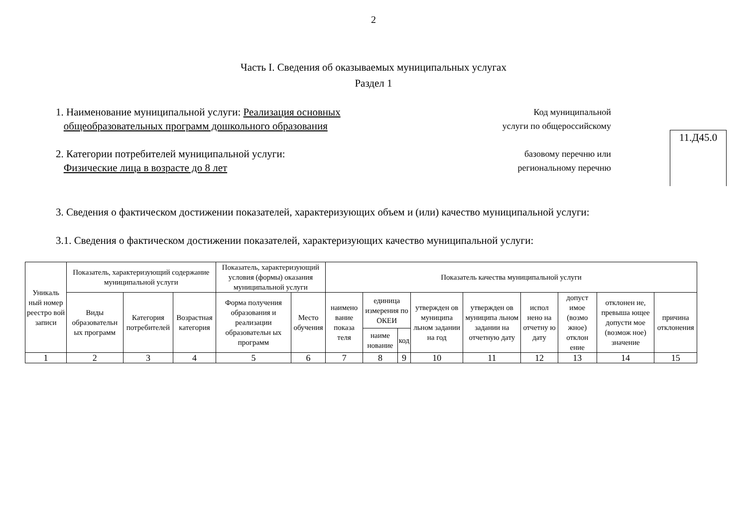2
Часть I. Сведения об оказываемых муниципальных услугах
Раздел 1
1. Наименование муниципальной услуги: Реализация основных
общеобразовательных программ дошкольного образования
2. Категории потребителей муниципальной услуги:
Физические лица в возрасте до 8 лет
Код муниципальной
услуги по общероссийскому
базовому перечню или
региональному перечню
11.Д45.0
3. Сведения о фактическом достижении показателей, характеризующих объем и (или) качество муниципальной услуги:
3.1. Сведения о фактическом достижении показателей, характеризующих качество муниципальной услуги:
| Уникаль ный номер реестро вой записи | Показатель, характеризующий содержание муниципальной услуги | | | Показатель, характеризующий условия (формы) оказания муниципальной услуги | | Показатель качества муниципальной услуги | | | | | | | | |
| --- | --- | --- | --- | --- | --- | --- | --- | --- | --- | --- | --- | --- | --- | --- |
| | Виды образовательн ых программ | Категория потребителей | Возрастная категория | Форма получения образования и реализации образовательн ых программ | Место обучения | наимено вание показа теля | единица измерения по ОКЕИ | | утвержден ов муниципа льном задании на год | утвержден ов муниципа льном задании на отчетную дату | испол нено на отчетну ю дату | допуст имое (возмо жное) отклон ение | отклонен ие, превыша ющее допусти мое (возмож ное) значение | причина отклонения |
| | | | | | | | наиме нование | код | | | | | | |
| 1 | 2 | 3 | 4 | 5 | 6 | 7 | 8 | 9 | 10 | 11 | 12 | 13 | 14 | 15 |